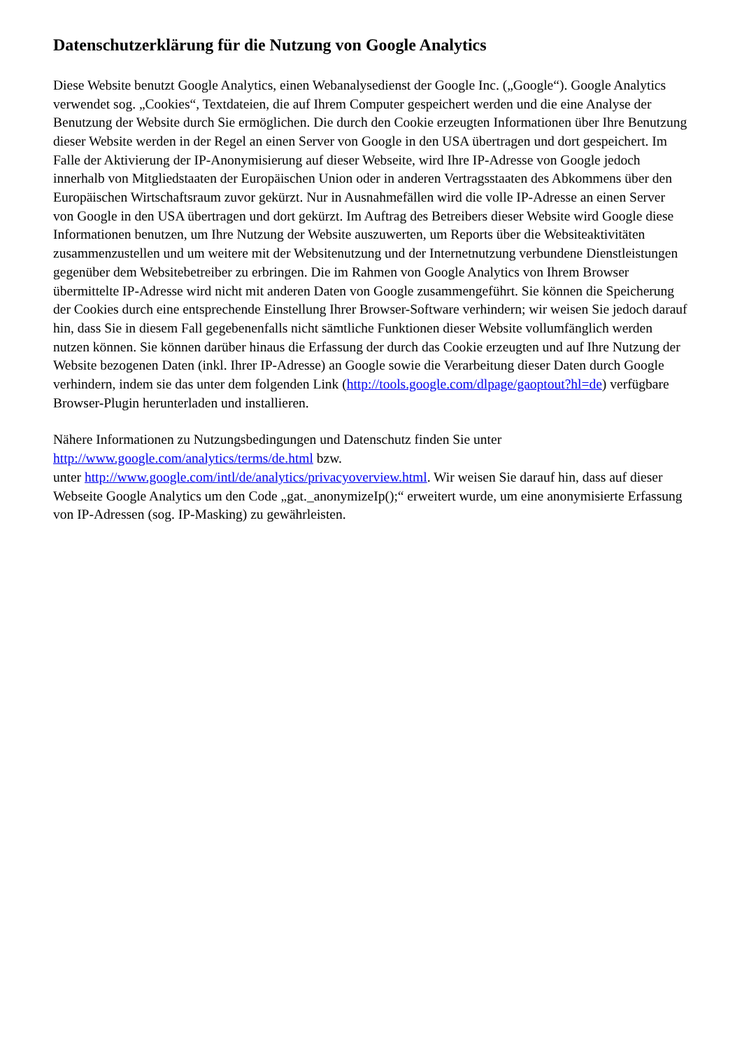Datenschutzerklärung für die Nutzung von Google Analytics
Diese Website benutzt Google Analytics, einen Webanalysedienst der Google Inc. („Google“). Google Analytics verwendet sog. „Cookies“, Textdateien, die auf Ihrem Computer gespeichert werden und die eine Analyse der Benutzung der Website durch Sie ermöglichen. Die durch den Cookie erzeugten Informationen über Ihre Benutzung dieser Website werden in der Regel an einen Server von Google in den USA übertragen und dort gespeichert. Im Falle der Aktivierung der IP-Anonymisierung auf dieser Webseite, wird Ihre IP-Adresse von Google jedoch innerhalb von Mitgliedstaaten der Europäischen Union oder in anderen Vertragsstaaten des Abkommens über den Europäischen Wirtschaftsraum zuvor gekürzt. Nur in Ausnahmefällen wird die volle IP-Adresse an einen Server von Google in den USA übertragen und dort gekürzt. Im Auftrag des Betreibers dieser Website wird Google diese Informationen benutzen, um Ihre Nutzung der Website auszuwerten, um Reports über die Websiteaktivitäten zusammenzustellen und um weitere mit der Websitenutzung und der Internetnutzung verbundene Dienstleistungen gegenüber dem Websitebetreiber zu erbringen. Die im Rahmen von Google Analytics von Ihrem Browser übermittelte IP-Adresse wird nicht mit anderen Daten von Google zusammengeführt. Sie können die Speicherung der Cookies durch eine entsprechende Einstellung Ihrer Browser-Software verhindern; wir weisen Sie jedoch darauf hin, dass Sie in diesem Fall gegebenenfalls nicht sämtliche Funktionen dieser Website vollumfänglich werden nutzen können. Sie können darüber hinaus die Erfassung der durch das Cookie erzeugten und auf Ihre Nutzung der Website bezogenen Daten (inkl. Ihrer IP-Adresse) an Google sowie die Verarbeitung dieser Daten durch Google verhindern, indem sie das unter dem folgenden Link (http://tools.google.com/dlpage/gaoptout?hl=de) verfügbare Browser-Plugin herunterladen und installieren.
Nähere Informationen zu Nutzungsbedingungen und Datenschutz finden Sie unter
http://www.google.com/analytics/terms/de.html bzw.
unter http://www.google.com/intl/de/analytics/privacyoverview.html. Wir weisen Sie darauf hin, dass auf dieser Webseite Google Analytics um den Code „gat._anonymizeIp();“ erweitert wurde, um eine anonymisierte Erfassung von IP-Adressen (sog. IP-Masking) zu gewährleisten.